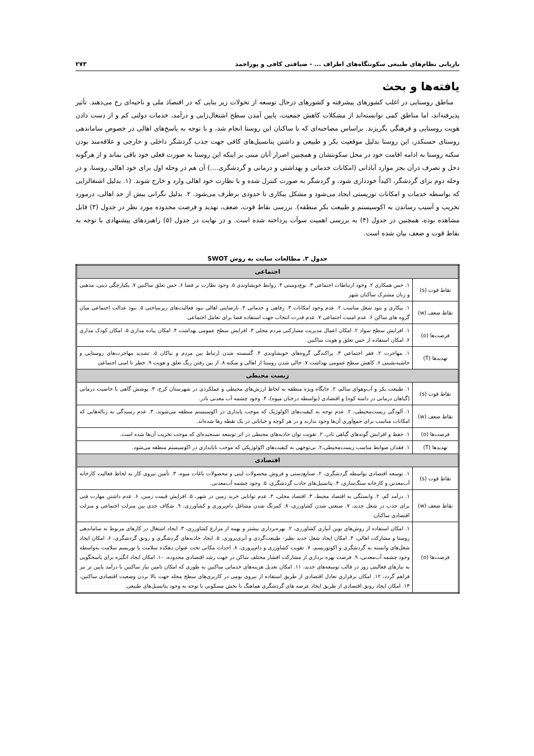بازیابی نظام‌های طبیعی سکونتگاه‌های اطراف ... - ضیافتی کافی و پوراحمد ۲۷۳
یافته‌ها و بحث
مناطق روستایی در اغلب کشورهای پیشرفته و کشورهای درحال توسعه از تحولات زیر بنایی که در اقتصاد ملی و ناحیه‌ای رخ می‌دهند. تأثیر پذیرفته‌اند، اما مناطق کمی توانسته‌اند از مشکلات کاهش جمعیت، پایین آمدن سطح اشتغال‌زایی و درآمد، خدمات دولتی کم و از دست دادن هویت روستایی و فرهنگی بگریزند. براساس مصاحبه‌ای که با ساکنان این روستا انجام شد، و با توجه به پاسخ‌های اهالی در خصوص ساماندهی روستای حسنکدر، این روستا بدلیل موقعیت بکر و طبیعی و داشتن پتانسیل‌های کافی جهت جذب گردشگر داخلی و خارجی و علاقه‌مند بودن سکنه روستا به ادامه اقامت خود در محل سکونتشان و همچنین اصرار آنان مبنی بر اینکه این روستا به صورت فعلی خود باقی بماند و از هرگونه دخل و تصرف درآن بجز موارد آبادانی (امکانات خدماتی و بهداشتی و درمانی و گردشگری....) آن هم در وحله اول برای خود اهالی روستا، و در وحله دوم برای گردشگر، اکیداً خودداری شود، و گردشگر به صورت کنترل شده و با نظارت خود اهالی وارد و خارج شوند. (۱. بدلیل اشتغالزایی که بواسطه خدمات و امکانات توریستی ایجاد می‌شود و مشکل بیکاری تا حدودی برطرف می‌شود. ۲. بدلیل نگرانی بیش از حد اهالی، درمورد تخریب و آسیب رساندن به اکوسیستم و طبیعت بکر منطقه). بررسی نقاط قوت، ضعف، تهدید و فرصت محدوده مورد نظر در جدول (۳) قابل مشاهده بوده، همچنین در جدول (۴) به بررسی اهمیت سوآت پرداخته شده است. و در نهایت در جدول (۵) راهبردهای پیشنهادی با توجه به نقاط قوت و ضعف بیان شده است.
جدول ۳. مطالعات سایت به روش SWOT
| اجتماعی | |
| --- | --- |
| نقاط قوت (s) | ۱. حس همکاری ۲. وجود ارتباطات اجتماعی ۳. نوع‌دوستی ۴. روابط خویشاوندی ۵. وجود نظارت بر فضا ۶. حس تعلق ساکنین ۷. یکپارچگی دینی، مذهبی و زبان مشترک ساکنان شهر |
| نقاط ضعف (w) | ۱. بیکاری و نبود شغل مناسب ۲. عدم وجود امکانات ۳. رفاهی و خدماتی ۴. نارضایتی اهالی نبود فعالیت‌های زیرساختی ۵. نبود عدالت اجتماعی میان گروه های ساکن ۶. عدم امنیت اجتماعی ۷. عدم قدرت انتخاب جهت استفاده فضا برای تعامل اجتماعی |
| فرصت‌ها (o) | ۱. افزایش سطح سواد ۲. امکان اعمال مدیریت مشارکتی مردم محلی ۳. افزایش سطح عمومی بهداشت ۴. امکان پیاده مداری ۵. امکان کودک مداری ۶. امکان استفاده از حس تعلق و هویت ساکنین |
| تهدیدها (T) | ۱. مهاجرت ۲. فقر اجتماعی ۳. پراکندگی گروه‌های خویشاوندی ۴. گسسته شدن ارتباط بین مردم و نیاکان ۵. تشدید مهاجرت‌های روستایی و حاشیه‌نشینی ۶. کاهش سطح عمومی بهداشت ۷. خالی شدن روستا از اهالی و سکنه ۸. از بین رفتن رنگ تعلق و هویت ۹. خطر نا امنی اجتماعی |
| زیست محیطی | |
| نقاط قوت (s) | ۱. طبیعت بکر و آب‌وهوای سالم، ۲. جایگاه ویژه منطقه به لحاظ ارزش‌های محیطی و عملکردی در شهرستان کرج، ۳. پوشش گاهی با خاصیت درمانی (گیاهان درمانی در دامنه کوه) و اقتصادی (بواسطه درختان میوه)، ۴. وجود چشمه آب معدنی نادر. |
| نقاط ضعف (w) | ۱. آلودگی زیست‌محیطی، ۲. عدم توجه به کیفیت‌های اکولوژیک که موجب پایداری در اکوسیستم منطقه می‌شوند، ۳. عدم رسیدگی به زباله‌هایی که امکانات مناسب برای جمع‌آوری آن‌ها وجود ندارند و در هر کوچه و خیابانی در یک نقطه رها شده‌اند. |
| فرصت‌ها (o) | ۱. حفظ و افزایش گونه‌های گیاهی نادر، ۲. تقویت توان جاذبه‌های محیطی در اثر توسعه نسنجیده‌ای که موجب تخریب آن‌ها شده است. |
| تهدیدها (T) | ۱. فقدان ضوابط مناسب زیست‌محیطی،۲. بی‌توجهی به کیفیت‌های اکولوژیکی که موجب ناپایداری در اکوسیستم منطقه می‌شود. |
| اقتصادی | |
| نقاط قوت (s) | ۱. توسعه اقتصادی بواسطه گردشگری، ۲. صنایع‌دستی و فروش محصولات لبنی و محصولات باغات میوه، ۳. تأمین نیروی کار به لحاظ فعالیت کارخانه آب‌معدنی و کارخانه سنگ‌سازی، ۴. پتانسیل‌های جاذب گردشگری، ۵. وجود چشمه آب‌معدنی. |
| نقاط ضعف (w) | ۱. درآمد کم، ۲. وابستگی به اقتصاد محیط، ۳. اقتصاد محلی، ۴. عدم توانایی خرید زمین در شهر، ۵. افزایش قیمت زمین، ۶. عدم داشتن مهارت فنی برای جذب در شغل جدید، ۷. صنعتی شدن کشاورزی، ۸. کمرنگ شدن مشاغل دام‌پروری و کشاورزی، ۹. شکاف جدی بین منزلت اجتماعی و منزلت اقتصادی ساکنان. |
| فرصت‌ها (o) | ۱. امکان استفاده از روش‌های نوین آبیاری کشاورزی، ۲. بهره‌برداری بیشتر و بهینه از مزارع کشاورزی، ۳. ایجاد اشتغال در کارهای مربوط به ساماندهی روستا و مشارکت اهالی، ۴. امکان ایجاد شغل جدید نظیر- طبیعت‌گردی و آبزی‌پروری، ۵. ایجاد جاذبه‌های گردشگری و رونق گردشگری، ۶. امکان ایجاد شغل‌های وابسته به گردشگری و اکوتوریسم، ۷. تقویت کشاورزی و دام‌پروری، ۸. احداث مکانی تحت عنوان دهکده سلامت یا توریسم سلامت به‌واسطه وجود چشمه آب‌معدنی، ۹. فرصت بهره برداری از مشارکت اقشار مختلف ساکن در جهت رشد اقتصادی محدوده، ۱۰. امکان ایجاد انگیزه برای پاسخگویی به نیازهای فعالیتی روز در قالب توسعه‌های جدید، ۱۱. امکان تعدیل هزینه‌های خدماتی ساکنین به طوری که امکان تامین نیاز ساکنین با درآمد پایین تر نیز فراهم گردد، ۱۲. امکان برقراری تعادل اقتصادی از طریق استفاده از نیروی بومی در کاربری‌های سطح محله جهت بالا بردن وضعیت اقتصادی ساکنین، ۱۳. امکان ایجاد رونق اقتصادی از طریق ایجاد عرصه های گردشگری هماهنگ با بخش مسکونی با توجه به وجود پتانسیل‌های طبیعی. |